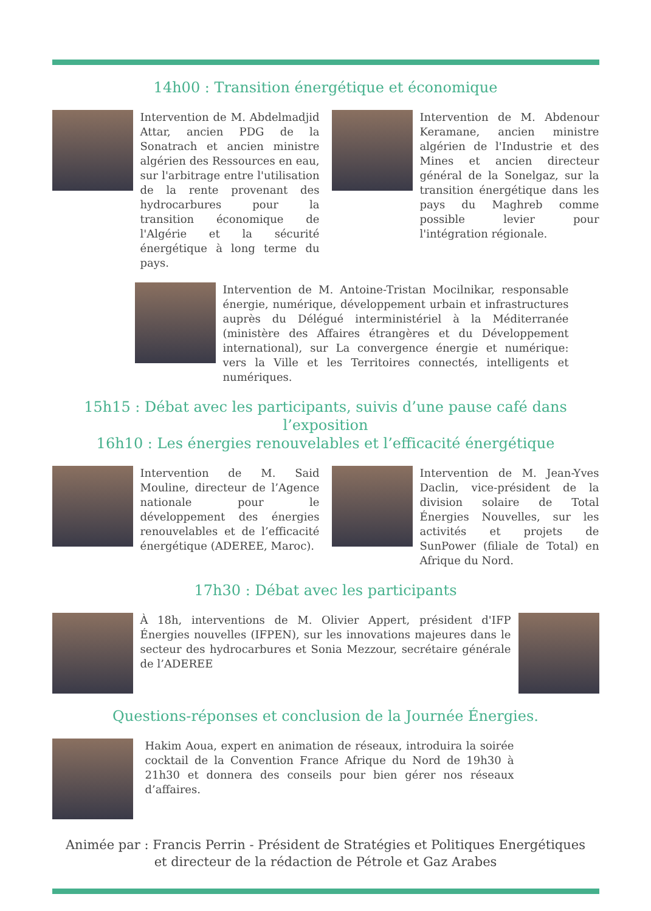14h00 : Transition énergétique et économique
Intervention de M. Abdelmadjid Attar, ancien PDG de la Sonatrach et ancien ministre algérien des Ressources en eau, sur l'arbitrage entre l'utilisation de la rente provenant des hydrocarbures pour la transition économique de l'Algérie et la sécurité énergétique à long terme du pays.
Intervention de M. Abdenour Keramane, ancien ministre algérien de l'Industrie et des Mines et ancien directeur général de la Sonelgaz, sur la transition énergétique dans les pays du Maghreb comme possible levier pour l'intégration régionale.
Intervention de M. Antoine-Tristan Mocilnikar, responsable énergie, numérique, développement urbain et infrastructures auprès du Délégué interministériel à la Méditerranée (ministère des Affaires étrangères et du Développement international), sur La convergence énergie et numérique: vers la Ville et les Territoires connectés, intelligents et numériques.
15h15 : Débat avec les participants, suivis d’une pause café dans l’exposition
16h10 : Les énergies renouvelables et l’efficacité énergétique
Intervention de M. Said Mouline, directeur de l’Agence nationale pour le développement des énergies renouvelables et de l’efficacité énergétique (ADEREE, Maroc).
Intervention de M. Jean-Yves Daclin, vice-président de la division solaire de Total Énergies Nouvelles, sur les activités et projets de SunPower (filiale de Total) en Afrique du Nord.
17h30 : Débat avec les participants
À 18h, interventions de M. Olivier Appert, président d'IFP Énergies nouvelles (IFPEN), sur les innovations majeures dans le secteur des hydrocarbures et Sonia Mezzour, secrétaire générale de l’ADEREE
Questions-réponses et conclusion de la Journée Énergies.
Hakim Aoua, expert en animation de réseaux, introduira la soirée cocktail de la Convention France Afrique du Nord de 19h30 à 21h30 et donnera des conseils pour bien gérer nos réseaux d’affaires.
Animée par : Francis Perrin - Président de Stratégies et Politiques Energétiques
et directeur de la rédaction de Pétrole et Gaz Arabes